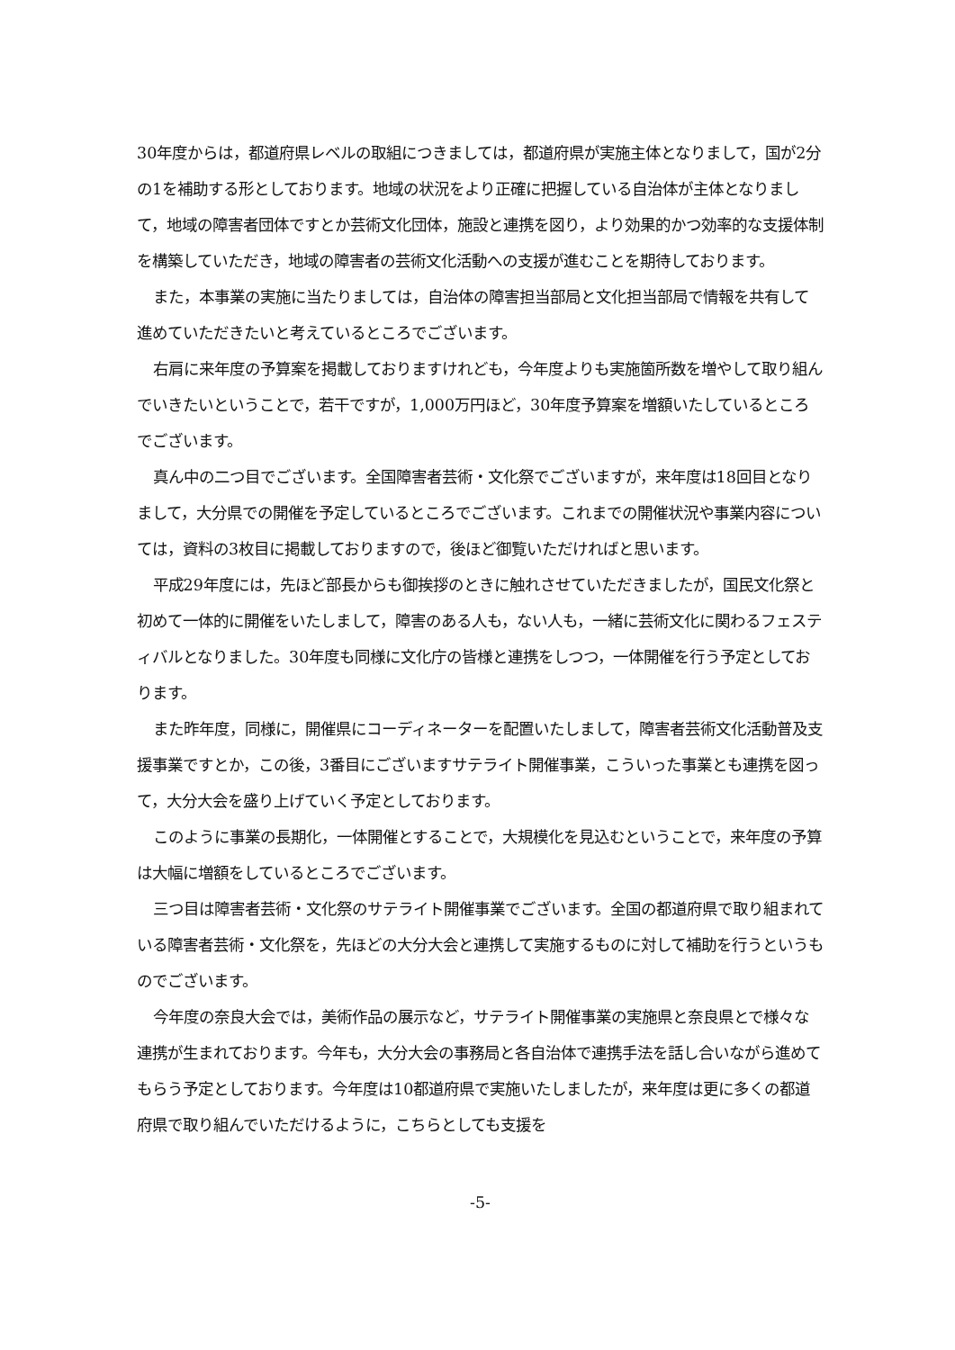30年度からは，都道府県レベルの取組につきましては，都道府県が実施主体となりまして，国が2分の1を補助する形としております。地域の状況をより正確に把握している自治体が主体となりまして，地域の障害者団体ですとか芸術文化団体，施設と連携を図り，より効果的かつ効率的な支援体制を構築していただき，地域の障害者の芸術文化活動への支援が進むことを期待しております。
また，本事業の実施に当たりましては，自治体の障害担当部局と文化担当部局で情報を共有して進めていただきたいと考えているところでございます。
右肩に来年度の予算案を掲載しておりますけれども，今年度よりも実施箇所数を増やして取り組んでいきたいということで，若干ですが，1,000万円ほど，30年度予算案を増額いたしているところでございます。
真ん中の二つ目でございます。全国障害者芸術・文化祭でございますが，来年度は18回目となりまして，大分県での開催を予定しているところでございます。これまでの開催状況や事業内容については，資料の3枚目に掲載しておりますので，後ほど御覧いただければと思います。
平成29年度には，先ほど部長からも御挨拶のときに触れさせていただきましたが，国民文化祭と初めて一体的に開催をいたしまして，障害のある人も，ない人も，一緒に芸術文化に関わるフェスティバルとなりました。30年度も同様に文化庁の皆様と連携をしつつ，一体開催を行う予定としております。
また昨年度，同様に，開催県にコーディネーターを配置いたしまして，障害者芸術文化活動普及支援事業ですとか，この後，3番目にございますサテライト開催事業，こういった事業とも連携を図って，大分大会を盛り上げていく予定としております。
このように事業の長期化，一体開催とすることで，大規模化を見込むということで，来年度の予算は大幅に増額をしているところでございます。
三つ目は障害者芸術・文化祭のサテライト開催事業でございます。全国の都道府県で取り組まれている障害者芸術・文化祭を，先ほどの大分大会と連携して実施するものに対して補助を行うというものでございます。
今年度の奈良大会では，美術作品の展示など，サテライト開催事業の実施県と奈良県とで様々な連携が生まれております。今年も，大分大会の事務局と各自治体で連携手法を話し合いながら進めてもらう予定としております。今年度は10都道府県で実施いたしましたが，来年度は更に多くの都道府県で取り組んでいただけるように，こちらとしても支援を
-5-